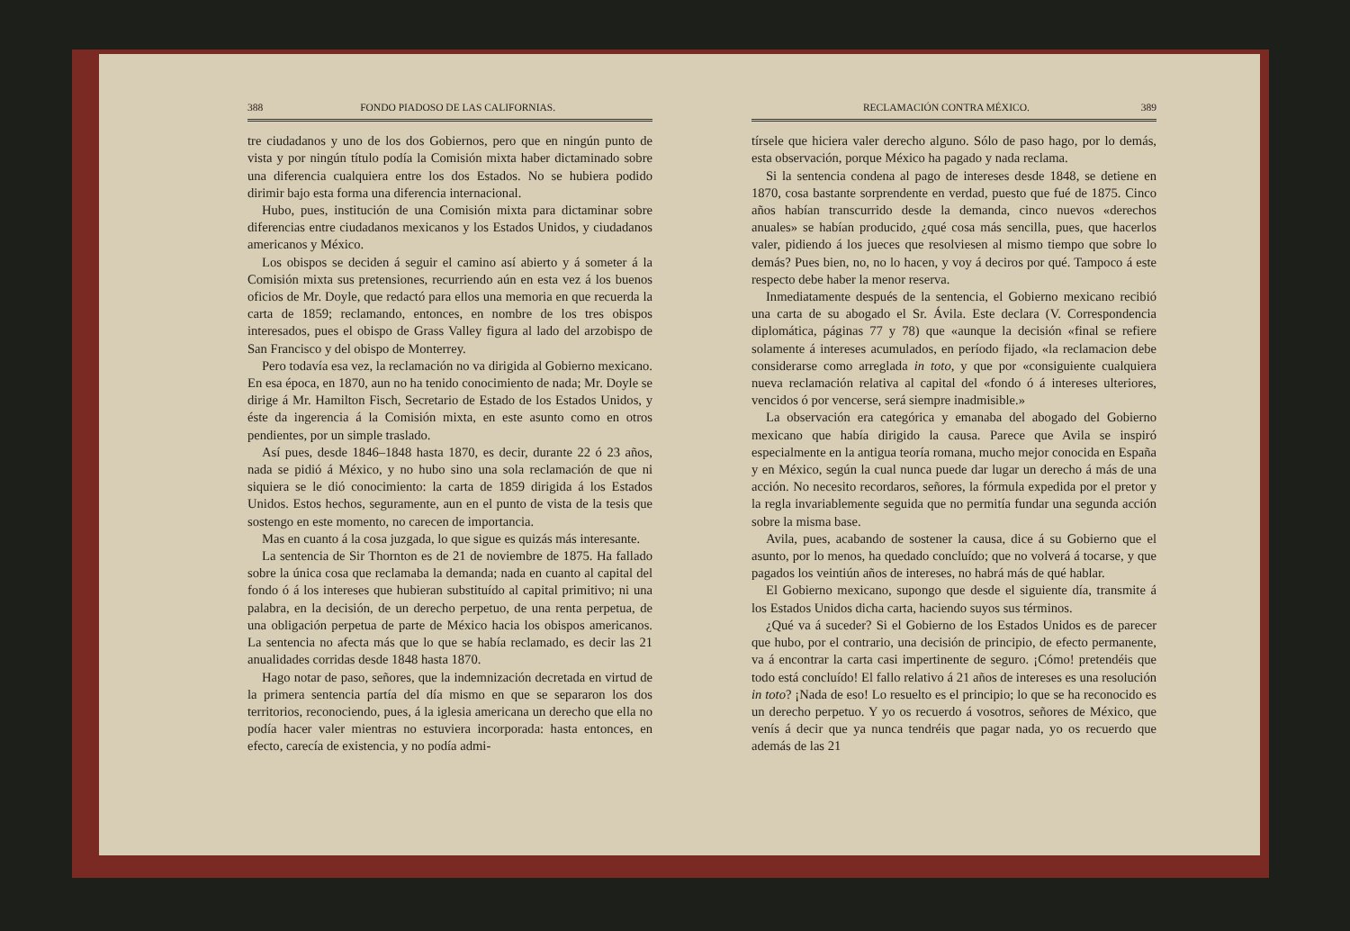388 FONDO PIADOSO DE LAS CALIFORNIAS.
tre ciudadanos y uno de los dos Gobiernos, pero que en ningún punto de vista y por ningún título podía la Comisión mixta haber dictaminado sobre una diferencia cualquiera entre los dos Estados. No se hubiera podido dirimir bajo esta forma una diferencia internacional.
Hubo, pues, institución de una Comisión mixta para dictaminar sobre diferencias entre ciudadanos mexicanos y los Estados Unidos, y ciudadanos americanos y México.
Los obispos se deciden á seguir el camino así abierto y á someter á la Comisión mixta sus pretensiones, recurriendo aún en esta vez á los buenos oficios de Mr. Doyle, que redactó para ellos una memoria en que recuerda la carta de 1859; reclamando, entonces, en nombre de los tres obispos interesados, pues el obispo de Grass Valley figura al lado del arzobispo de San Francisco y del obispo de Monterrey.
Pero todavía esa vez, la reclamación no va dirigida al Gobierno mexicano. En esa época, en 1870, aun no ha tenido conocimiento de nada; Mr. Doyle se dirige á Mr. Hamilton Fisch, Secretario de Estado de los Estados Unidos, y éste da ingerencia á la Comisión mixta, en este asunto como en otros pendientes, por un simple traslado.
Así pues, desde 1846–1848 hasta 1870, es decir, durante 22 ó 23 años, nada se pidió á México, y no hubo sino una sola reclamación de que ni siquiera se le dió conocimiento: la carta de 1859 dirigida á los Estados Unidos. Estos hechos, seguramente, aun en el punto de vista de la tesis que sostengo en este momento, no carecen de importancia.
Mas en cuanto á la cosa juzgada, lo que sigue es quizás más interesante.
La sentencia de Sir Thornton es de 21 de noviembre de 1875. Ha fallado sobre la única cosa que reclamaba la demanda; nada en cuanto al capital del fondo ó á los intereses que hubieran substituído al capital primitivo; ni una palabra, en la decisión, de un derecho perpetuo, de una renta perpetua, de una obligación perpetua de parte de México hacia los obispos americanos. La sentencia no afecta más que lo que se había reclamado, es decir las 21 anualidades corridas desde 1848 hasta 1870.
Hago notar de paso, señores, que la indemnización decretada en virtud de la primera sentencia partía del día mismo en que se separaron los dos territorios, reconociendo, pues, á la iglesia americana un derecho que ella no podía hacer valer mientras no estuviera incorporada: hasta entonces, en efecto, carecía de existencia, y no podía admi-
RECLAMACIÓN CONTRA MÉXICO. 389
tírsele que hiciera valer derecho alguno. Sólo de paso hago, por lo demás, esta observación, porque México ha pagado y nada reclama.
Si la sentencia condena al pago de intereses desde 1848, se detiene en 1870, cosa bastante sorprendente en verdad, puesto que fué de 1875. Cinco años habían transcurrido desde la demanda, cinco nuevos «derechos anuales» se habían producido, ¿qué cosa más sencilla, pues, que hacerlos valer, pidiendo á los jueces que resolviesen al mismo tiempo que sobre lo demás? Pues bien, no, no lo hacen, y voy á deciros por qué. Tampoco á este respecto debe haber la menor reserva.
Inmediatamente después de la sentencia, el Gobierno mexicano recibió una carta de su abogado el Sr. Ávila. Este declara (V. Correspondencia diplomática, páginas 77 y 78) que «aunque la decisión «final se refiere solamente á intereses acumulados, en período fijado, «la reclamacion debe considerarse como arreglada in toto, y que por «consiguiente cualquiera nueva reclamación relativa al capital del «fondo ó á intereses ulteriores, vencidos ó por vencerse, será siempre inadmisible.»
La observación era categórica y emanaba del abogado del Gobierno mexicano que había dirigido la causa. Parece que Avila se inspiró especialmente en la antigua teoría romana, mucho mejor conocida en España y en México, según la cual nunca puede dar lugar un derecho á más de una acción. No necesito recordaros, señores, la fórmula expedida por el pretor y la regla invariablemente seguida que no permitía fundar una segunda acción sobre la misma base.
Avila, pues, acabando de sostener la causa, dice á su Gobierno que el asunto, por lo menos, ha quedado concluído; que no volverá á tocarse, y que pagados los veintiún años de intereses, no habrá más de qué hablar.
El Gobierno mexicano, supongo que desde el siguiente día, transmite á los Estados Unidos dicha carta, haciendo suyos sus términos.
¿Qué va á suceder? Si el Gobierno de los Estados Unidos es de parecer que hubo, por el contrario, una decisión de principio, de efecto permanente, va á encontrar la carta casi impertinente de seguro. ¡Cómo! pretendéis que todo está concluído! El fallo relativo á 21 años de intereses es una resolución in toto? ¡Nada de eso! Lo resuelto es el principio; lo que se ha reconocido es un derecho perpetuo. Y yo os recuerdo á vosotros, señores de México, que venís á decir que ya nunca tendréis que pagar nada, yo os recuerdo que además de las 21